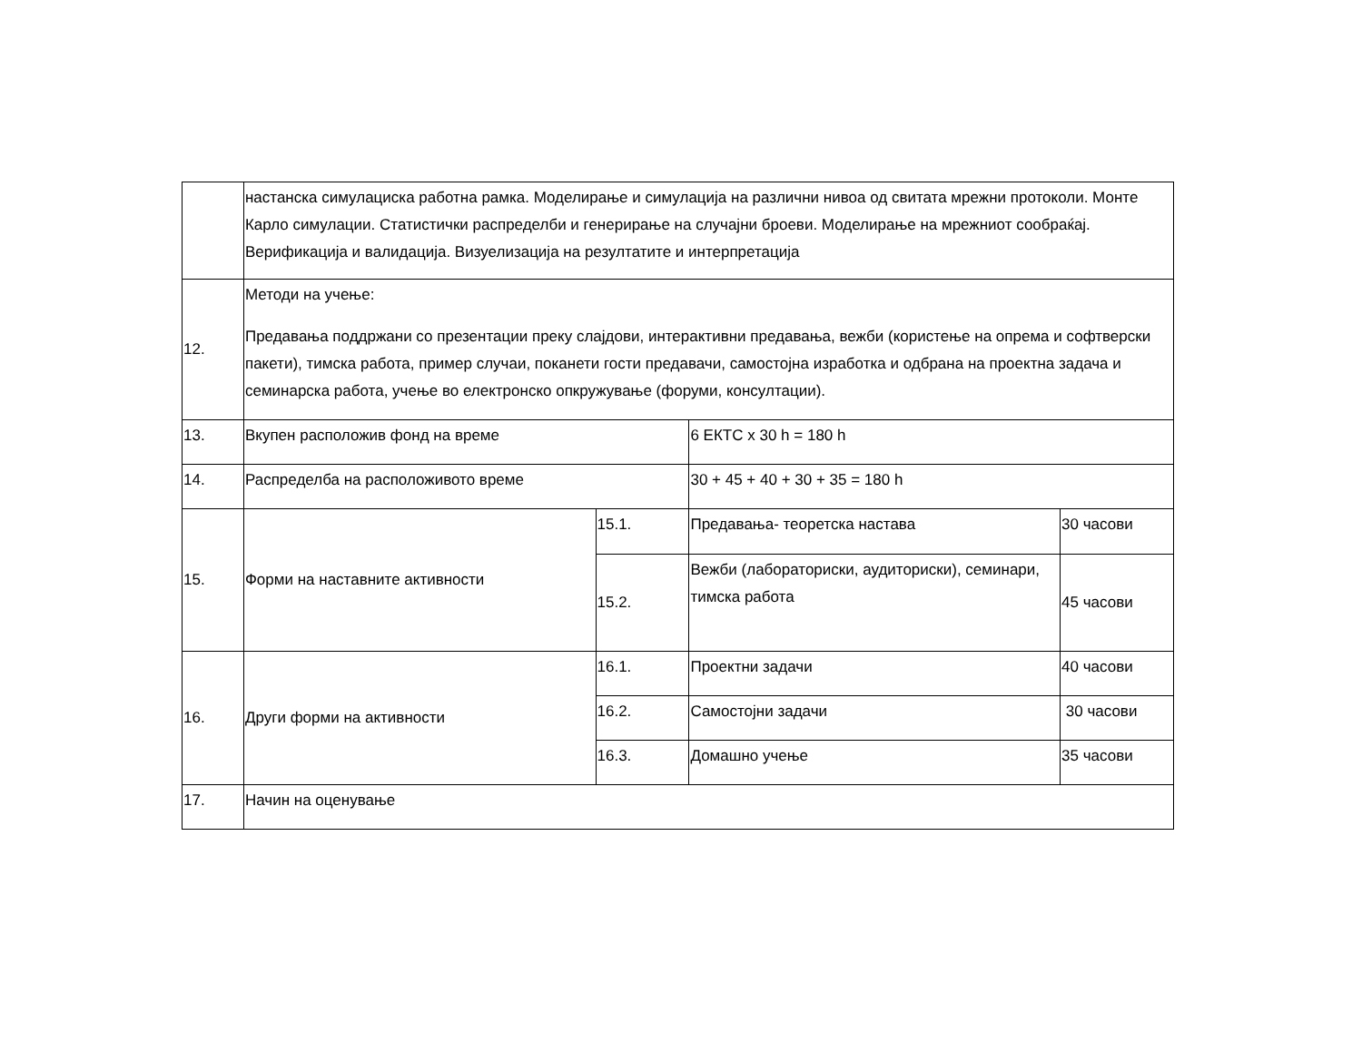| | настанска симулациска работна рамка. Моделирање и симулација на различни нивоа од свитата мрежни протоколи. Монте Карло симулации. Статистички распределби и генерирање на случајни броеви. Моделирање на мрежниот сообраќај. Верификација и валидација. Визуелизација на резултатите и интерпретација | | | |
| 12. | Методи на учење: Предавања поддржани со презентации преку слајдови, интерактивни предавања, вежби (користење на опрема и софтверски пакети), тимска работа, пример случаи, поканети гости предавачи, самостојна изработка и одбрана на проектна задача и семинарска работа, учење во електронско опкружување (форуми, консултации). | | | |
| 13. | Вкупен расположив фонд на време | | 6 ЕКТС x 30 h = 180 h | |
| 14. | Распределба на расположивото време | | 30 + 45 + 40 + 30 + 35 = 180 h | |
| 15. | Форми на наставните активности | 15.1. | Предавања- теоретска настава | 30 часови |
| | | 15.2. | Вежби (лабораториски, аудиториски), семинари, тимска работа | 45 часови |
| 16. | Други форми на активности | 16.1. | Проектни задачи | 40 часови |
| | | 16.2. | Самостојни задачи | 30 часови |
| | | 16.3. | Домашно учење | 35 часови |
| 17. | Начин на оценување | | | |